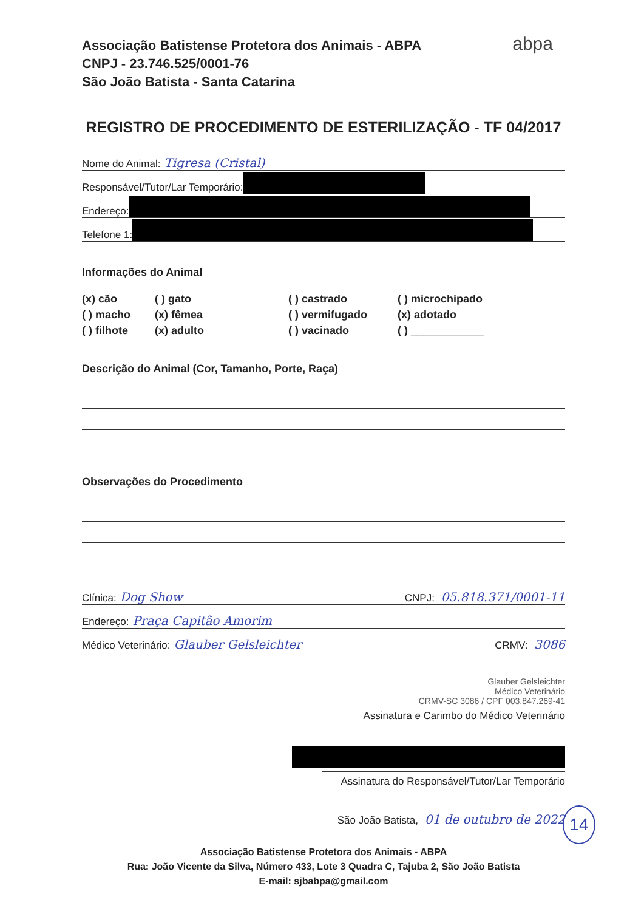Associação Batistense Protetora dos Animais - ABPA
CNPJ - 23.746.525/0001-76
São João Batista - Santa Catarina
abpa
REGISTRO DE PROCEDIMENTO DE ESTERILIZAÇÃO - TF 04/2017
Nome do Animal: Tigresa (Cristal)
Responsável/Tutor/Lar Temporário:
Endereço:
Telefone 1:
Informações do Animal
(x) cão
( ) gato
( ) castrado
( ) microchipado
( ) macho
(x) fêmea
( ) vermifugado
(x) adotado
( ) filhote
(x) adulto
( ) vacinado
( ) ____________
Descrição do Animal (Cor, Tamanho, Porte, Raça)
Observações do Procedimento
Clínica: Dog Show CNPJ: 05.818.371/0001-11
Endereço: Praça Capitão Amorim
Médico Veterinário: Glauber Gelsleichter CRMV: 3086
Glauber Gelsleichter
Médico Veterinário
CRMV-SC 3086 / CPF 003.847.269-41
Assinatura e Carimbo do Médico Veterinário
Assinatura do Responsável/Tutor/Lar Temporário
São João Batista, 01 de outubro de 2022
Associação Batistense Protetora dos Animais - ABPA
Rua: João Vicente da Silva, Número 433, Lote 3 Quadra C, Tajuba 2, São João Batista
E-mail: sjbabpa@gmail.com
14